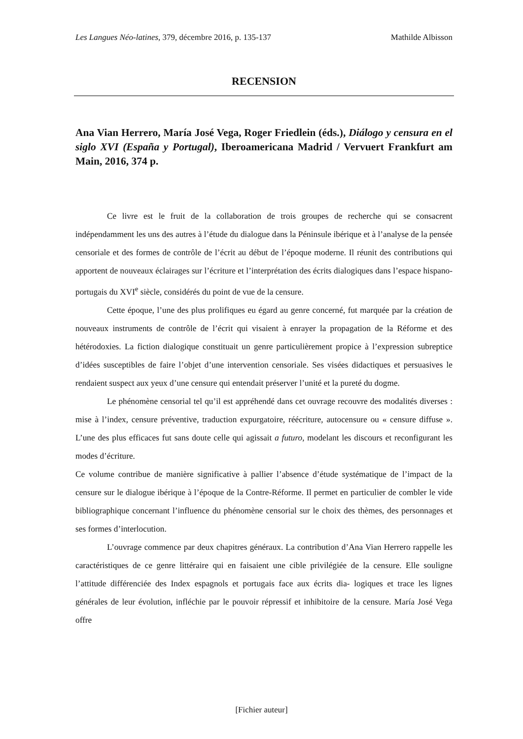Les Langues Néo-latines, 379, décembre 2016, p. 135-137 Mathilde Albisson
RECENSION
Ana Vian Herrero, María José Vega, Roger Friedlein (éds.), Diálogo y censura en el siglo XVI (España y Portugal), Iberoamericana Madrid / Vervuert Frankfurt am Main, 2016, 374 p.
Ce livre est le fruit de la collaboration de trois groupes de recherche qui se consacrent indépendamment les uns des autres à l’étude du dialogue dans la Péninsule ibérique et à l’analyse de la pensée censoriale et des formes de contrôle de l’écrit au début de l’époque moderne. Il réunit des contributions qui apportent de nouveaux éclairages sur l’écriture et l’interprétation des écrits dialogiques dans l’espace hispano-portugais du XVI<sup>e</sup> siècle, considérés du point de vue de la censure.
Cette époque, l’une des plus prolifiques eu égard au genre concerné, fut marquée par la création de nouveaux instruments de contrôle de l’écrit qui visaient à enrayer la propagation de la Réforme et des hétérodoxies. La fiction dialogique constituait un genre particulièrement propice à l’expression subreptice d’idées susceptibles de faire l’objet d’une intervention censoriale. Ses visées didactiques et persuasives le rendaient suspect aux yeux d’une censure qui entendait préserver l’unité et la pureté du dogme.
Le phénomène censorial tel qu’il est appréhendé dans cet ouvrage recouvre des modalités diverses : mise à l’index, censure préventive, traduction expurgatoire, réécriture, autocensure ou « censure diffuse ». L’une des plus efficaces fut sans doute celle qui agissait a futuro, modelant les discours et reconfigurant les modes d’écriture.
Ce volume contribue de manière significative à pallier l’absence d’étude systématique de l’impact de la censure sur le dialogue ibérique à l’époque de la Contre-Réforme. Il permet en particulier de combler le vide bibliographique concernant l’influence du phénomène censorial sur le choix des thèmes, des personnages et ses formes d’interlocution.
L’ouvrage commence par deux chapitres généraux. La contribution d’Ana Vian Herrero rappelle les caractéristiques de ce genre littéraire qui en faisaient une cible privilégiée de la censure. Elle souligne l’attitude différenciée des Index espagnols et portugais face aux écrits dia- logiques et trace les lignes générales de leur évolution, infléchie par le pouvoir répressif et inhibitoire de la censure. María José Vega offre
[Fichier auteur]